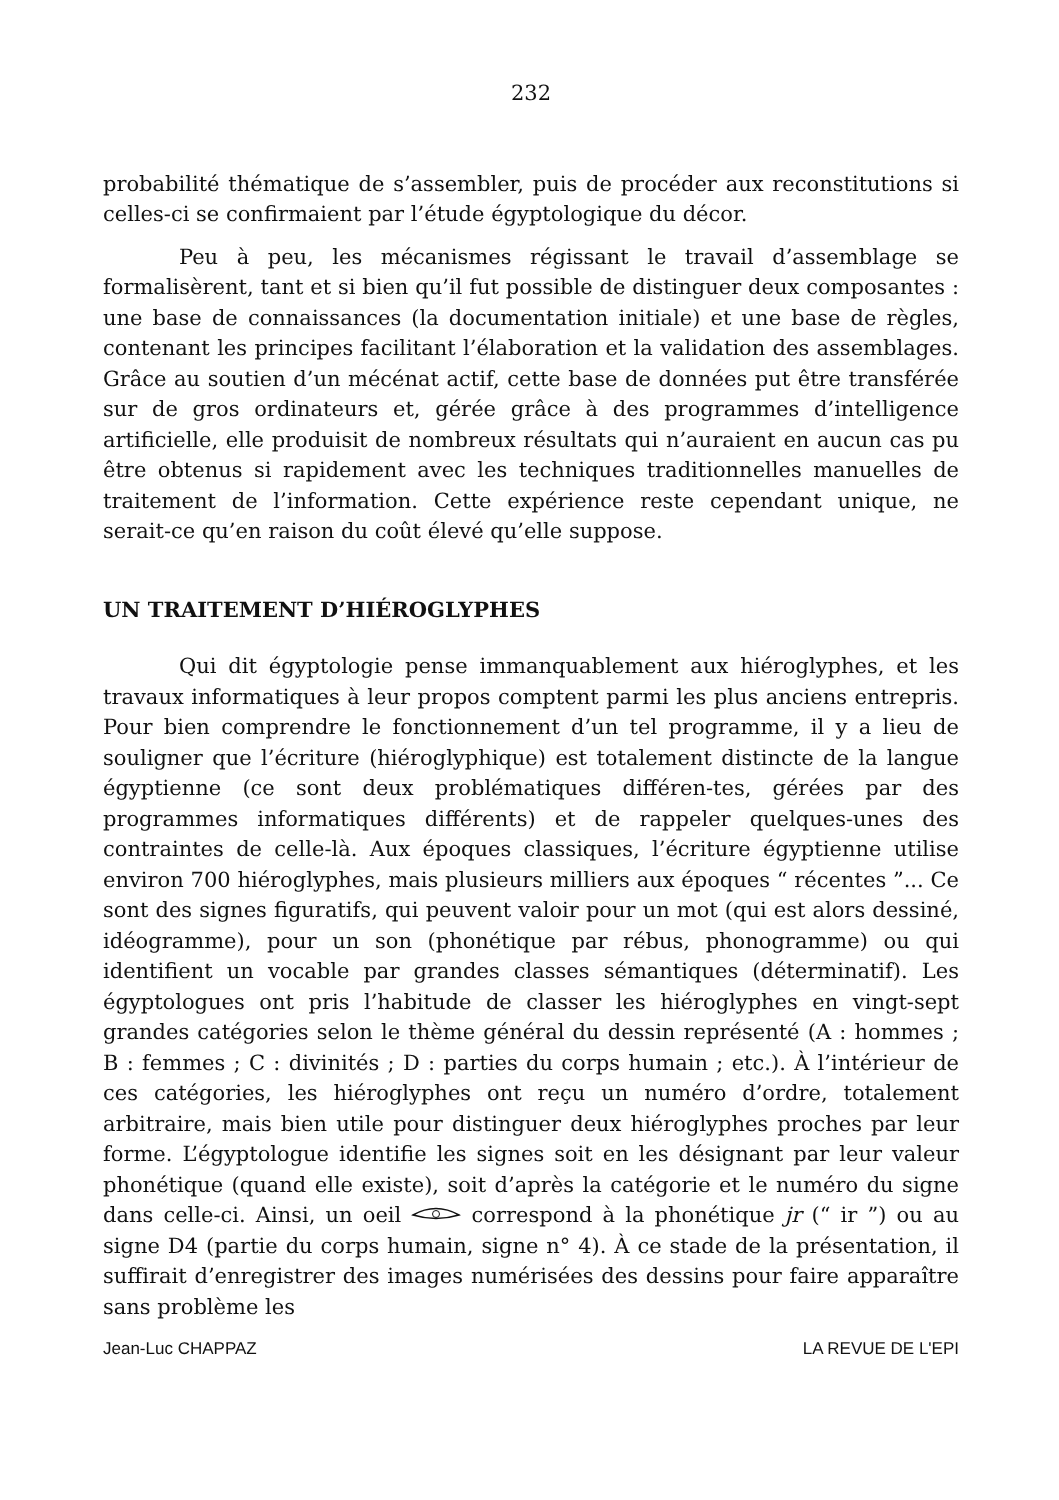232
probabilité thématique de s’assembler, puis de procéder aux reconstitutions si celles-ci se confirmaient par l’étude égyptologique du décor.
Peu à peu, les mécanismes régissant le travail d’assemblage se formalisèrent, tant et si bien qu’il fut possible de distinguer deux composantes : une base de connaissances (la documentation initiale) et une base de règles, contenant les principes facilitant l’élaboration et la validation des assemblages. Grâce au soutien d’un mécénat actif, cette base de données put être transférée sur de gros ordinateurs et, gérée grâce à des programmes d’intelligence artificielle, elle produisit de nombreux résultats qui n’auraient en aucun cas pu être obtenus si rapidement avec les techniques traditionnelles manuelles de traitement de l’information. Cette expérience reste cependant unique, ne serait-ce qu’en raison du coût élevé qu’elle suppose.
UN TRAITEMENT D’HIÉROGLYPHES
Qui dit égyptologie pense immanquablement aux hiéroglyphes, et les travaux informatiques à leur propos comptent parmi les plus anciens entrepris. Pour bien comprendre le fonctionnement d’un tel programme, il y a lieu de souligner que l’écriture (hiéroglyphique) est totalement distincte de la langue égyptienne (ce sont deux problématiques différen-tes, gérées par des programmes informatiques différents) et de rappeler quelques-unes des contraintes de celle-là. Aux époques classiques, l’écriture égyptienne utilise environ 700 hiéroglyphes, mais plusieurs milliers aux époques “ récentes ”... Ce sont des signes figuratifs, qui peuvent valoir pour un mot (qui est alors dessiné, idéogramme), pour un son (phonétique par rébus, phonogramme) ou qui identifient un vocable par grandes classes sémantiques (déterminatif). Les égyptologues ont pris l’habitude de classer les hiéroglyphes en vingt-sept grandes catégories selon le thème général du dessin représenté (A : hommes ; B : femmes ; C : divinités ; D : parties du corps humain ; etc.). À l’intérieur de ces catégories, les hiéroglyphes ont reçu un numéro d’ordre, totalement arbitraire, mais bien utile pour distinguer deux hiéroglyphes proches par leur forme. L’égyptologue identifie les signes soit en les désignant par leur valeur phonétique (quand elle existe), soit d’après la catégorie et le numéro du signe dans celle-ci. Ainsi, un oeil correspond à la phonétique jr (“ ir ”) ou au signe D4 (partie du corps humain, signe n° 4). À ce stade de la présentation, il suffirait d’enregistrer des images numérisées des dessins pour faire apparaître sans problème les
Jean-Luc CHAPPAZ LA REVUE DE L'EPI